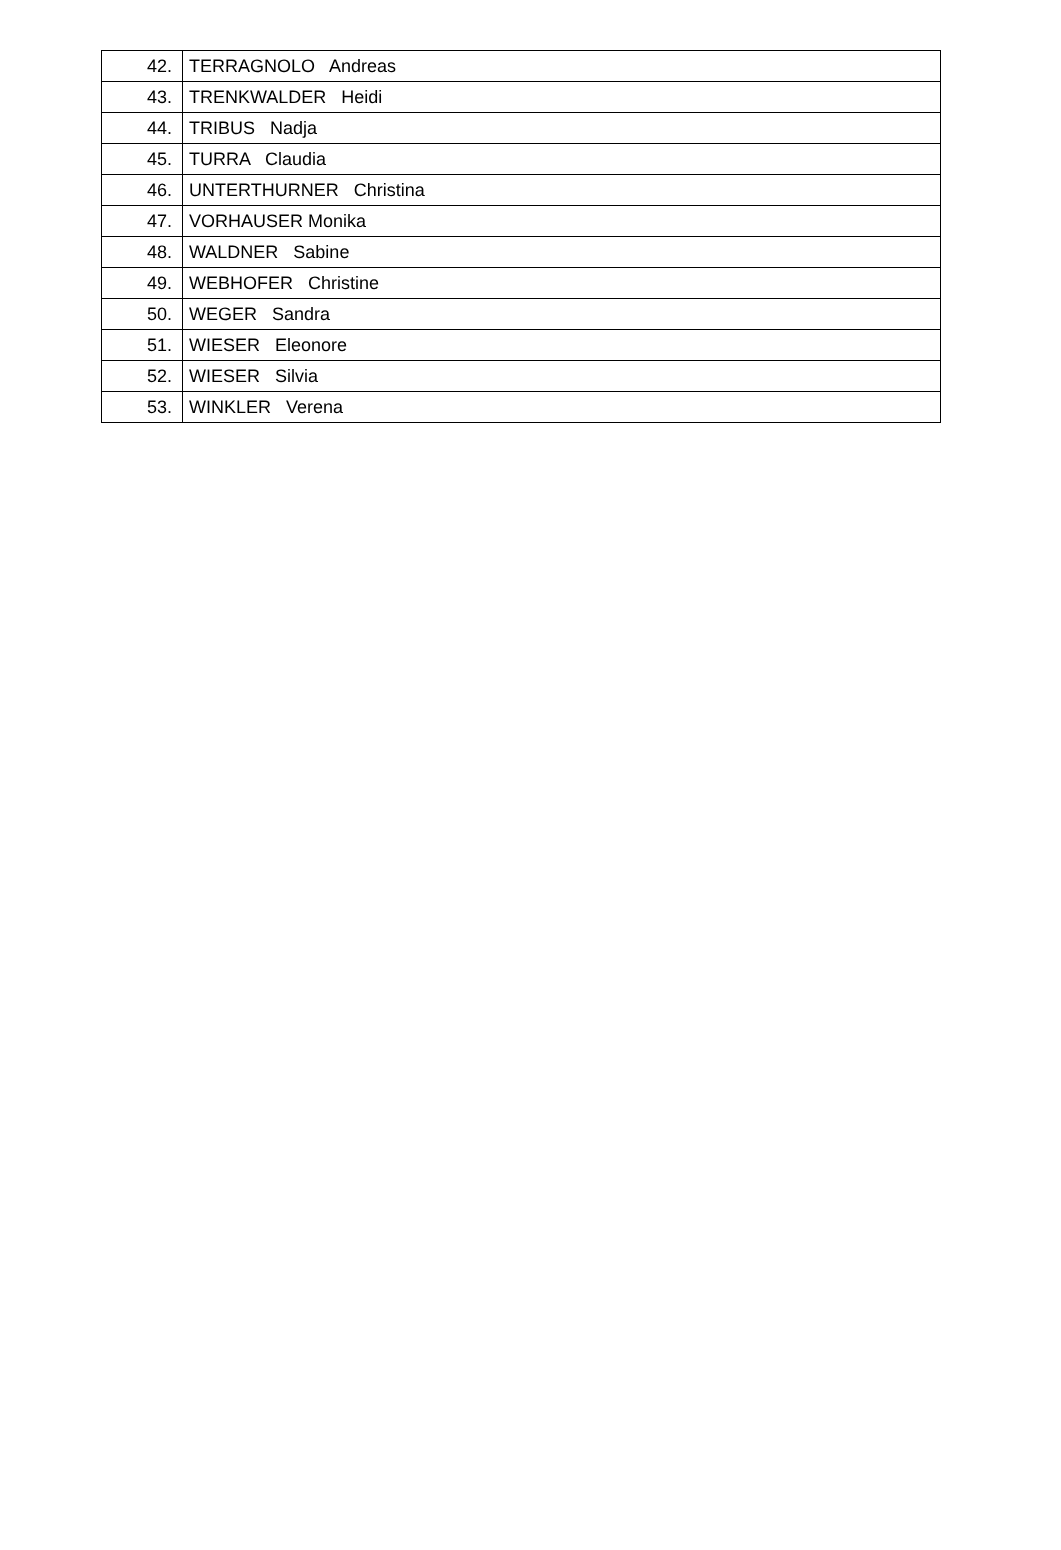| 42. | TERRAGNOLO Andreas |
| 43. | TRENKWALDER Heidi |
| 44. | TRIBUS Nadja |
| 45. | TURRA Claudia |
| 46. | UNTERTHURNER Christina |
| 47. | VORHAUSER Monika |
| 48. | WALDNER Sabine |
| 49. | WEBHOFER Christine |
| 50. | WEGER Sandra |
| 51. | WIESER Eleonore |
| 52. | WIESER Silvia |
| 53. | WINKLER Verena |